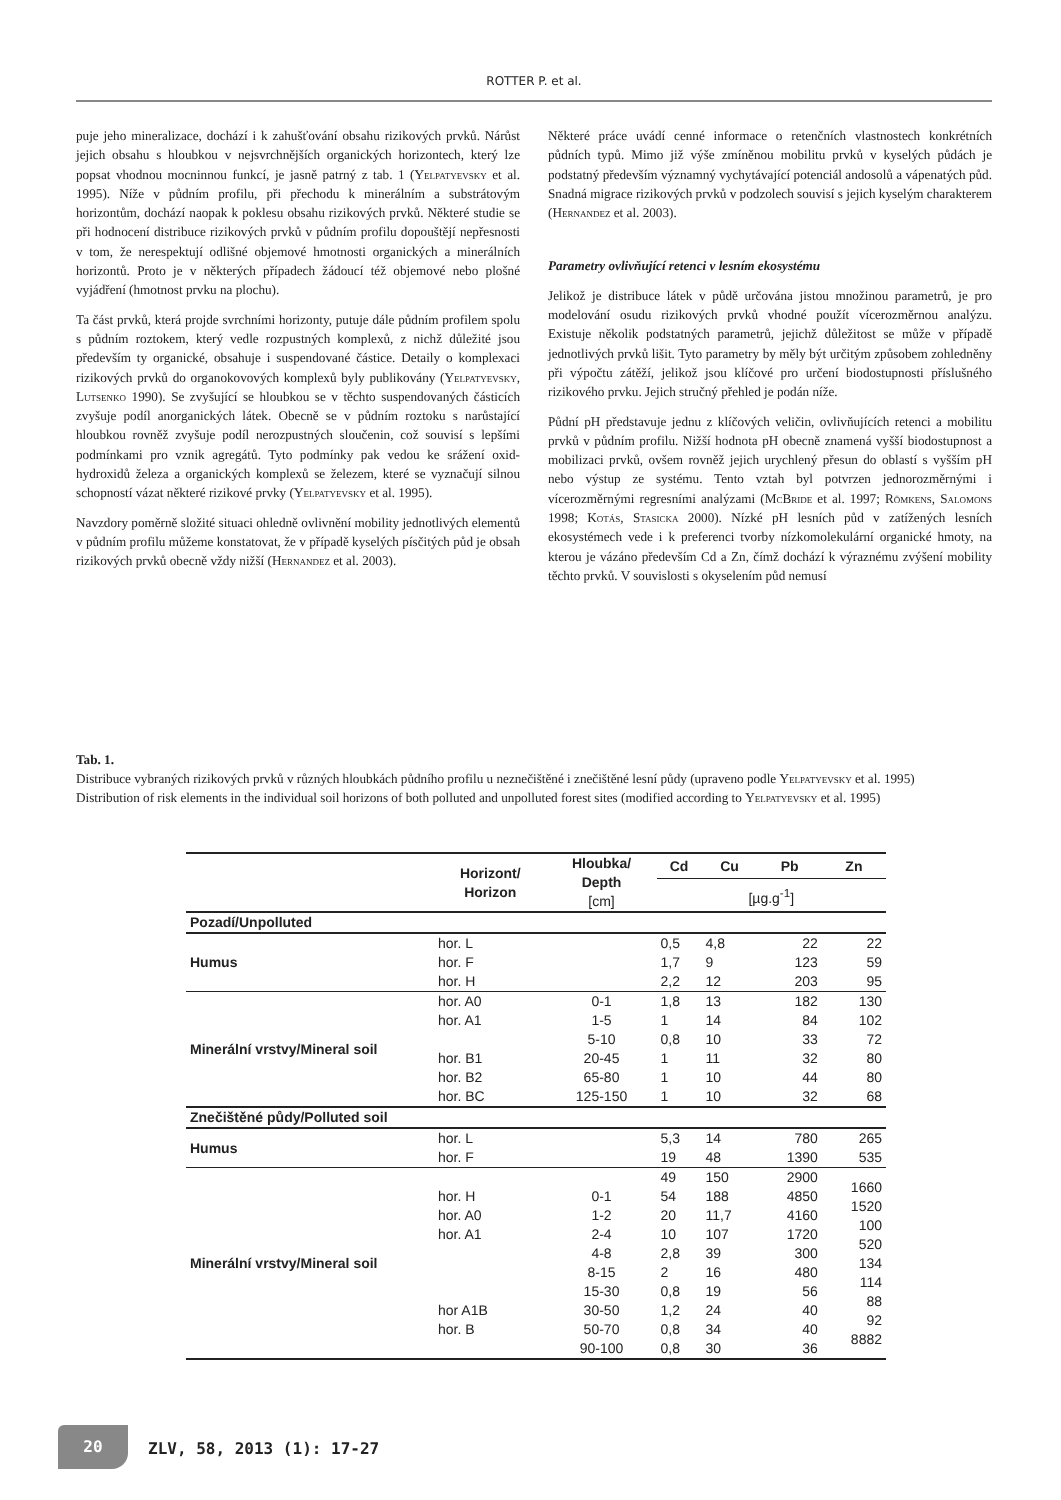ROTTER P. et al.
puje jeho mineralizace, dochází i k zahušťování obsahu rizikových prvků. Nárůst jejich obsahu s hloubkou v nejsvrchnějších organických horizontech, který lze popsat vhodnou mocninnou funkcí, je jasně patrný z tab. 1 (Yelpatyevsky et al. 1995). Níže v půdním profilu, při přechodu k minerálním a substrátovým horizontům, dochází naopak k poklesu obsahu rizikových prvků. Některé studie se při hodnocení distribuce rizikových prvků v půdním profilu dopouštějí nepřesnosti v tom, že nerespektují odlišné objemové hmotnosti organických a minerálních horizontů. Proto je v některých případech žádoucí též objemové nebo plošné vyjádření (hmotnost prvku na plochu).
Ta část prvků, která projde svrchními horizonty, putuje dále půdním profilem spolu s půdním roztokem, který vedle rozpustných komplexů, z nichž důležité jsou především ty organické, obsahuje i suspendované částice. Detaily o komplexaci rizikových prvků do organokovových komplexů byly publikovány (Yelpatyevsky, Lutsenko 1990). Se zvyšující se hloubkou se v těchto suspendovaných částicích zvyšuje podíl anorganických látek. Obecně se v půdním roztoku s narůstající hloubkou rovněž zvyšuje podíl nerozpustných sloučenin, což souvisí s lepšími podmínkami pro vznik agregátů. Tyto podmínky pak vedou ke srážení oxid-hydroxidů železa a organických komplexů se železem, které se vyznačují silnou schopností vázat některé rizikové prvky (Yelpatyevsky et al. 1995).
Navzdory poměrně složité situaci ohledně ovlivnění mobility jednotlivých elementů v půdním profilu můžeme konstatovat, že v případě kyselých písčitých půd je obsah rizikových prvků obecně vždy nižší (Hernandez et al. 2003).
Některé práce uvádí cenné informace o retenčních vlastnostech konkrétních půdních typů. Mimo již výše zmíněnou mobilitu prvků v kyselých půdách je podstatný především významný vychytávající potenciál andosolů a vápenatých půd. Snadná migrace rizikových prvků v podzolech souvisí s jejich kyselým charakterem (Hernandez et al. 2003).
Parametry ovlivňující retenci v lesním ekosystému
Jelikož je distribuce látek v půdě určována jistou množinou parametrů, je pro modelování osudu rizikových prvků vhodné použít vícerozměrnou analýzu. Existuje několik podstatných parametrů, jejichž důležitost se může v případě jednotlivých prvků lišit. Tyto parametry by měly být určitým způsobem zohledněny při výpočtu zátěží, jelikož jsou klíčové pro určení biodostupnosti příslušného rizikového prvku. Jejich stručný přehled je podán níže.
Půdní pH představuje jednu z klíčových veličin, ovlivňujících retenci a mobilitu prvků v půdním profilu. Nižší hodnota pH obecně znamená vyšší biodostupnost a mobilizaci prvků, ovšem rovněž jejich urychlený přesun do oblastí s vyšším pH nebo výstup ze systému. Tento vztah byl potvrzen jednorozměrnými i vícerozměrnými regresními analýzami (McBride et al. 1997; Römkens, Salomons 1998; Kotás, Stasicka 2000). Nízké pH lesních půd v zatížených lesních ekosystémech vede i k preferenci tvorby nízkomolekulární organické hmoty, na kterou je vázáno především Cd a Zn, čímž dochází k výraznému zvýšení mobility těchto prvků. V souvislosti s okyselením půd nemusí
Tab. 1.
Distribuce vybraných rizikových prvků v různých hloubkách půdního profilu u neznečištěné i znečištěné lesní půdy (upraveno podle Yelpatyevsky et al. 1995)
Distribution of risk elements in the individual soil horizons of both polluted and unpolluted forest sites (modified according to Yelpatyevsky et al. 1995)
| | Horizont/ Horizon | Hloubka/ Depth [cm] | Cd | Cu | Pb | Zn |
| --- | --- | --- | --- | --- | --- | --- |
| | | | [µg.g<sup>-1</sup>] | | | |
| Pozadí/Unpolluted | | | | | | |
| Humus | hor. L | | 0,5 | 4,8 | 22 | 22 |
| | hor. F | | 1,7 | 9 | 123 | 59 |
| | hor. H | | 2,2 | 12 | 203 | 95 |
| Minerální vrstvy/Mineral soil | hor. A0 | 0-1 | 1,8 | 13 | 182 | 130 |
| | hor. A1 | 1-5 | 1 | 14 | 84 | 102 |
| | | 5-10 | 0,8 | 10 | 33 | 72 |
| | hor. B1 | 20-45 | 1 | 11 | 32 | 80 |
| | hor. B2 | 65-80 | 1 | 10 | 44 | 80 |
| | hor. BC | 125-150 | 1 | 10 | 32 | 68 |
| Znečištěné půdy/Polluted soil | | | | | | |
| Humus | hor. L | | 5,3 | 14 | 780 | 265 |
| | hor. F | | 19 | 48 | 1390 | 535 |
| Minerální vrstvy/Mineral soil | | | 49 | 150 | 2900 | 1660 1520 100 520 134 114 88 92 8882 |
| | hor. H | 0-1 | 54 | 188 | 4850 | |
| | hor. A0 | 1-2 | 20 | 11,7 | 4160 | |
| | hor. A1 | 2-4 | 10 | 107 | 1720 | |
| | | 4-8 | 2,8 | 39 | 300 | |
| | | 8-15 | 2 | 16 | 480 | |
| | | 15-30 | 0,8 | 19 | 56 | |
| | hor A1B | 30-50 | 1,2 | 24 | 40 | |
| | hor. B | 50-70 | 0,8 | 34 | 40 | |
| | | 90-100 | 0,8 | 30 | 36 | |
20 ZLV, 58, 2013 (1): 17-27